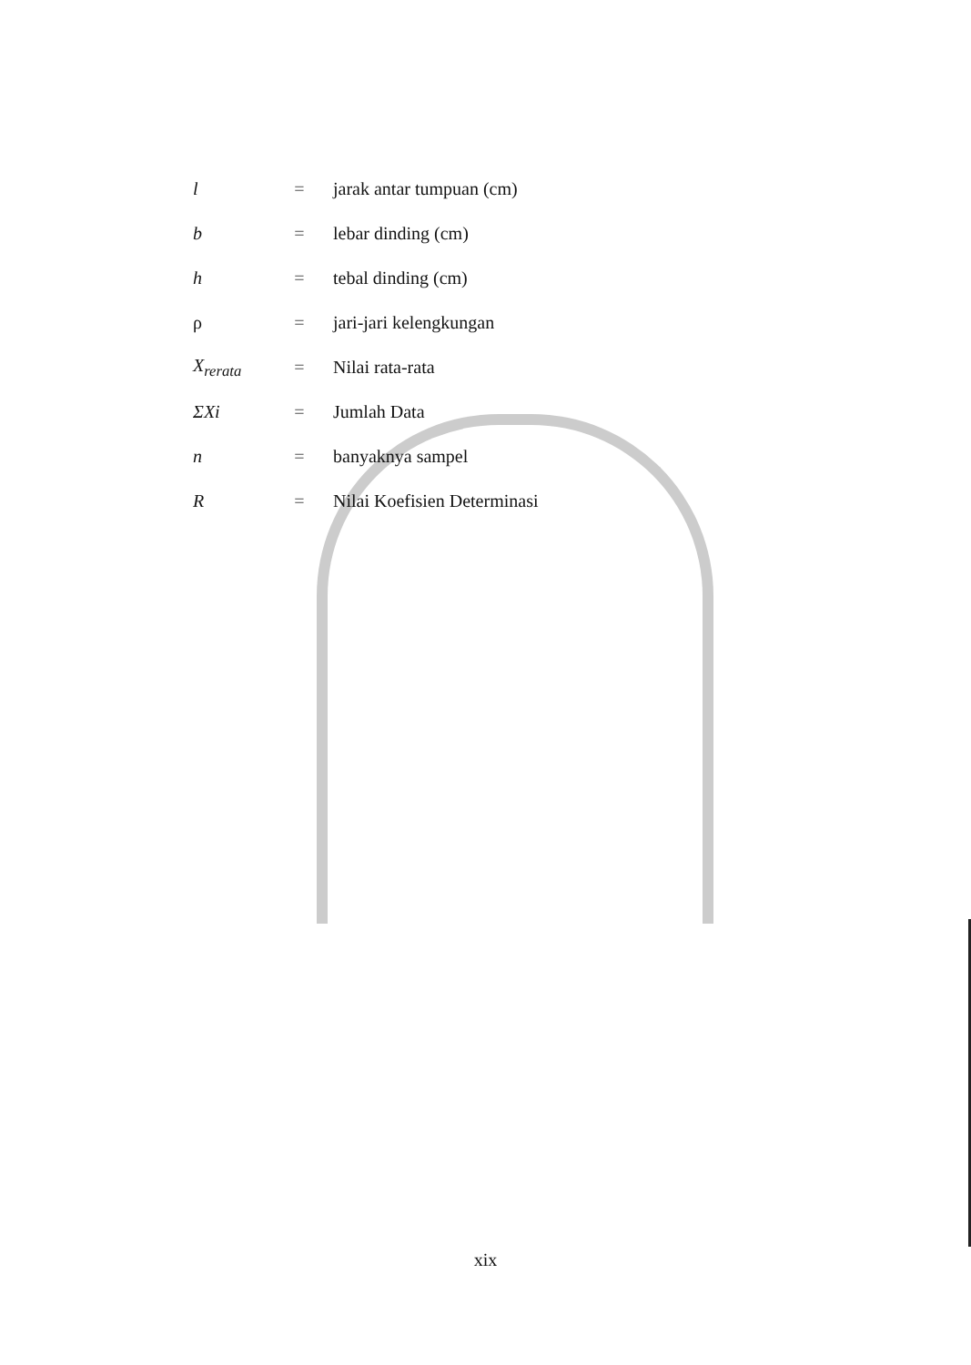| l | = | jarak antar tumpuan (cm) |
| b | = | lebar dinding (cm) |
| h | = | tebal dinding (cm) |
| ρ | = | jari-jari kelengkungan |
| X<sub>rerata</sub> | = | Nilai rata-rata |
| ΣXi | = | Jumlah Data |
| n | = | banyaknya sampel |
| R | = | Nilai Koefisien Determinasi |
xix